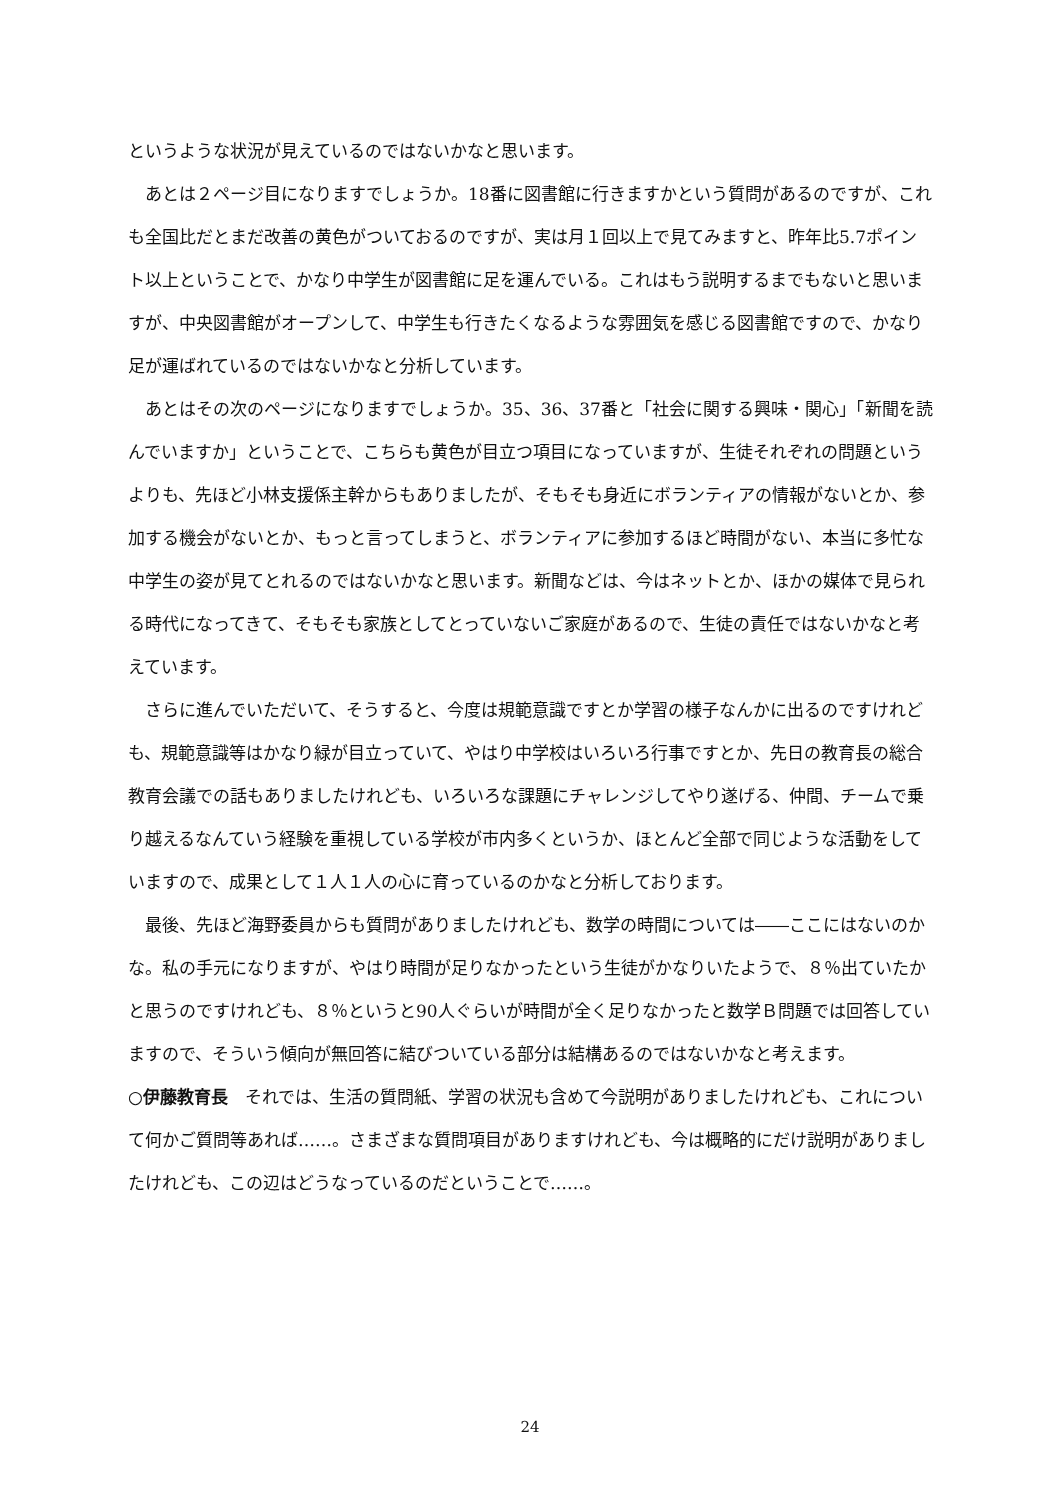というような状況が見えているのではないかなと思います。
あとは２ページ目になりますでしょうか。18番に図書館に行きますかという質問があるのですが、これも全国比だとまだ改善の黄色がついておるのですが、実は月１回以上で見てみますと、昨年比5.7ポイント以上ということで、かなり中学生が図書館に足を運んでいる。これはもう説明するまでもないと思いますが、中央図書館がオープンして、中学生も行きたくなるような雰囲気を感じる図書館ですので、かなり足が運ばれているのではないかなと分析しています。
あとはその次のページになりますでしょうか。35、36、37番と「社会に関する興味・関心」「新聞を読んでいますか」ということで、こちらも黄色が目立つ項目になっていますが、生徒それぞれの問題というよりも、先ほど小林支援係主幹からもありましたが、そもそも身近にボランティアの情報がないとか、参加する機会がないとか、もっと言ってしまうと、ボランティアに参加するほど時間がない、本当に多忙な中学生の姿が見てとれるのではないかなと思います。新聞などは、今はネットとか、ほかの媒体で見られる時代になってきて、そもそも家族としてとっていないご家庭があるので、生徒の責任ではないかなと考えています。
さらに進んでいただいて、そうすると、今度は規範意識ですとか学習の様子なんかに出るのですけれども、規範意識等はかなり緑が目立っていて、やはり中学校はいろいろ行事ですとか、先日の教育長の総合教育会議での話もありましたけれども、いろいろな課題にチャレンジしてやり遂げる、仲間、チームで乗り越えるなんていう経験を重視している学校が市内多くというか、ほとんど全部で同じような活動をしていますので、成果として１人１人の心に育っているのかなと分析しております。
最後、先ほど海野委員からも質問がありましたけれども、数学の時間については――ここにはないのかな。私の手元になりますが、やはり時間が足りなかったという生徒がかなりいたようで、８％出ていたかと思うのですけれども、８％というと90人ぐらいが時間が全く足りなかったと数学Ｂ問題では回答していますので、そういう傾向が無回答に結びついている部分は結構あるのではないかなと考えます。
○伊藤教育長　それでは、生活の質問紙、学習の状況も含めて今説明がありましたけれども、これについて何かご質問等あれば……。さまざまな質問項目がありますけれども、今は概略的にだけ説明がありましたけれども、この辺はどうなっているのだということで……。
24